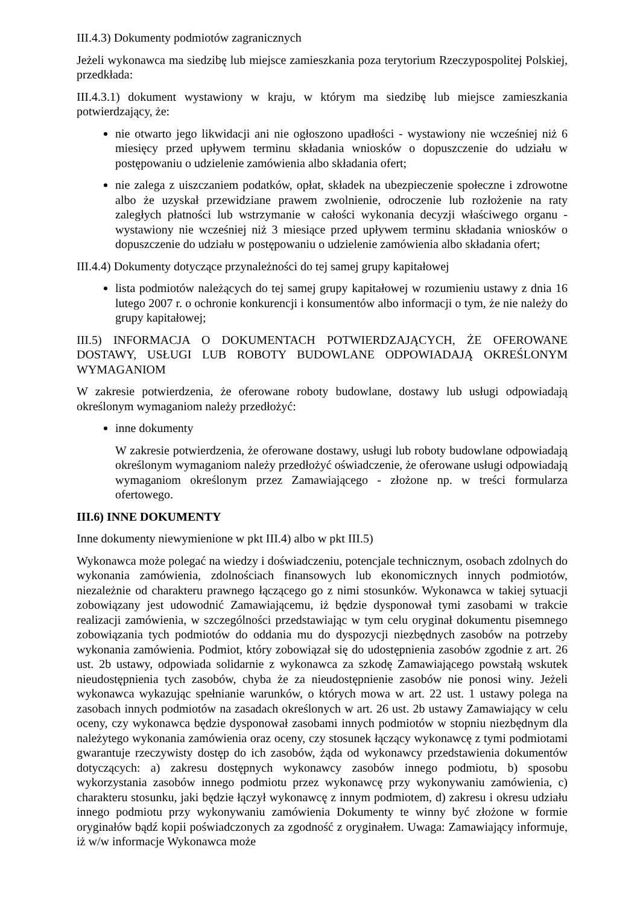III.4.3) Dokumenty podmiotów zagranicznych
Jeżeli wykonawca ma siedzibę lub miejsce zamieszkania poza terytorium Rzeczypospolitej Polskiej, przedkłada:
III.4.3.1) dokument wystawiony w kraju, w którym ma siedzibę lub miejsce zamieszkania potwierdzający, że:
nie otwarto jego likwidacji ani nie ogłoszono upadłości - wystawiony nie wcześniej niż 6 miesięcy przed upływem terminu składania wniosków o dopuszczenie do udziału w postępowaniu o udzielenie zamówienia albo składania ofert;
nie zalega z uiszczaniem podatków, opłat, składek na ubezpieczenie społeczne i zdrowotne albo że uzyskał przewidziane prawem zwolnienie, odroczenie lub rozłożenie na raty zaległych płatności lub wstrzymanie w całości wykonania decyzji właściwego organu - wystawiony nie wcześniej niż 3 miesiące przed upływem terminu składania wniosków o dopuszczenie do udziału w postępowaniu o udzielenie zamówienia albo składania ofert;
III.4.4) Dokumenty dotyczące przynależności do tej samej grupy kapitałowej
lista podmiotów należących do tej samej grupy kapitałowej w rozumieniu ustawy z dnia 16 lutego 2007 r. o ochronie konkurencji i konsumentów albo informacji o tym, że nie należy do grupy kapitałowej;
III.5) INFORMACJA O DOKUMENTACH POTWIERDZAJĄCYCH, ŻE OFEROWANE DOSTAWY, USŁUGI LUB ROBOTY BUDOWLANE ODPOWIADAJĄ OKREŚLONYM WYMAGANIOM
W zakresie potwierdzenia, że oferowane roboty budowlane, dostawy lub usługi odpowiadają określonym wymaganiom należy przedłożyć:
inne dokumenty
W zakresie potwierdzenia, że oferowane dostawy, usługi lub roboty budowlane odpowiadają określonym wymaganiom należy przedłożyć oświadczenie, że oferowane usługi odpowiadają wymaganiom określonym przez Zamawiającego - złożone np. w treści formularza ofertowego.
III.6) INNE DOKUMENTY
Inne dokumenty niewymienione w pkt III.4) albo w pkt III.5)
Wykonawca może polegać na wiedzy i doświadczeniu, potencjale technicznym, osobach zdolnych do wykonania zamówienia, zdolnościach finansowych lub ekonomicznych innych podmiotów, niezależnie od charakteru prawnego łączącego go z nimi stosunków. Wykonawca w takiej sytuacji zobowiązany jest udowodnić Zamawiającemu, iż będzie dysponował tymi zasobami w trakcie realizacji zamówienia, w szczególności przedstawiając w tym celu oryginał dokumentu pisemnego zobowiązania tych podmiotów do oddania mu do dyspozycji niezbędnych zasobów na potrzeby wykonania zamówienia. Podmiot, który zobowiązał się do udostępnienia zasobów zgodnie z art. 26 ust. 2b ustawy, odpowiada solidarnie z wykonawca za szkodę Zamawiającego powstałą wskutek nieudostępnienia tych zasobów, chyba że za nieudostępnienie zasobów nie ponosi winy. Jeżeli wykonawca wykazując spełnianie warunków, o których mowa w art. 22 ust. 1 ustawy polega na zasobach innych podmiotów na zasadach określonych w art. 26 ust. 2b ustawy Zamawiający w celu oceny, czy wykonawca będzie dysponował zasobami innych podmiotów w stopniu niezbędnym dla należytego wykonania zamówienia oraz oceny, czy stosunek łączący wykonawcę z tymi podmiotami gwarantuje rzeczywisty dostęp do ich zasobów, żąda od wykonawcy przedstawienia dokumentów dotyczących: a) zakresu dostępnych wykonawcy zasobów innego podmiotu, b) sposobu wykorzystania zasobów innego podmiotu przez wykonawcę przy wykonywaniu zamówienia, c) charakteru stosunku, jaki będzie łączył wykonawcę z innym podmiotem, d) zakresu i okresu udziału innego podmiotu przy wykonywaniu zamówienia Dokumenty te winny być złożone w formie oryginałów bądź kopii poświadczonych za zgodność z oryginałem. Uwaga: Zamawiający informuje, iż w/w informacje Wykonawca może